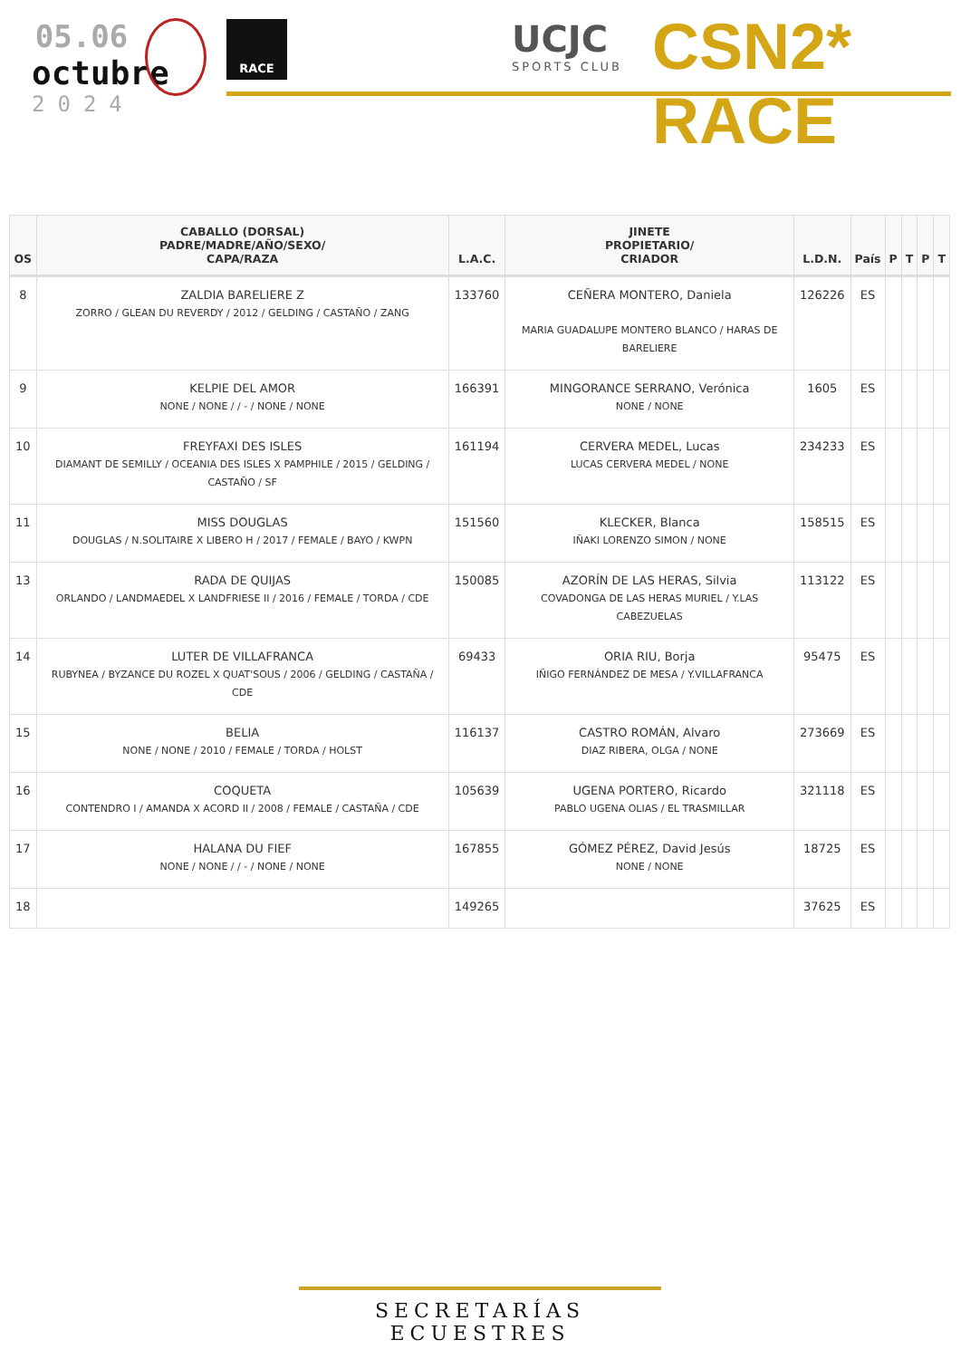05.06
octubre
2024
RACE UCJC
SPORTS CLUB
CSN2* RACE
| OS | CABALLO (DORSAL) PADRE/MADRE/AÑO/SEXO/ CAPA/RAZA | L.A.C. | JINETE PROPIETARIO/ CRIADOR | L.D.N. | País | P | T | P | T |
| --- | --- | --- | --- | --- | --- | --- | --- | --- | --- |
| 8 | ZALDIA BARELIERE Z ZORRO / GLEAN DU REVERDY / 2012 / GELDING / CASTAÑO / ZANG | 133760 | CEÑERA MONTERO, Daniela MARIA GUADALUPE MONTERO BLANCO / HARAS DE BARELIERE | 126226 | ES | | | | |
| 9 | KELPIE DEL AMOR NONE / NONE / / - / NONE / NONE | 166391 | MINGORANCE SERRANO, Verónica NONE / NONE | 1605 | ES | | | | |
| 10 | FREYFAXI DES ISLES DIAMANT DE SEMILLY / OCEANIA DES ISLES X PAMPHILE / 2015 / GELDING / CASTAÑO / SF | 161194 | CERVERA MEDEL, Lucas LUCAS CERVERA MEDEL / NONE | 234233 | ES | | | | |
| 11 | MISS DOUGLAS DOUGLAS / N.SOLITAIRE X LIBERO H / 2017 / FEMALE / BAYO / KWPN | 151560 | KLECKER, Blanca IÑAKI LORENZO SIMON / NONE | 158515 | ES | | | | |
| 13 | RADA DE QUIJAS ORLANDO / LANDMAEDEL X LANDFRIESE II / 2016 / FEMALE / TORDA / CDE | 150085 | AZORÍN DE LAS HERAS, Silvia COVADONGA DE LAS HERAS MURIEL / Y.LAS CABEZUELAS | 113122 | ES | | | | |
| 14 | LUTER DE VILLAFRANCA RUBYNEA / BYZANCE DU ROZEL X QUAT'SOUS / 2006 / GELDING / CASTAÑA / CDE | 69433 | ORIA RIU, Borja IÑIGO FERNÁNDEZ DE MESA / Y.VILLAFRANCA | 95475 | ES | | | | |
| 15 | BELIA NONE / NONE / 2010 / FEMALE / TORDA / HOLST | 116137 | CASTRO ROMÁN, Alvaro DIAZ RIBERA, OLGA / NONE | 273669 | ES | | | | |
| 16 | COQUETA CONTENDRO I / AMANDA X ACORD II / 2008 / FEMALE / CASTAÑA / CDE | 105639 | UGENA PORTERO, Ricardo PABLO UGENA OLIAS / EL TRASMILLAR | 321118 | ES | | | | |
| 17 | HALANA DU FIEF NONE / NONE / / - / NONE / NONE | 167855 | GÓMEZ PÉREZ, David Jesús NONE / NONE | 18725 | ES | | | | |
| 18 | | 149265 | | 37625 | ES | | | | |
SECRETARÍAS ECUESTRES